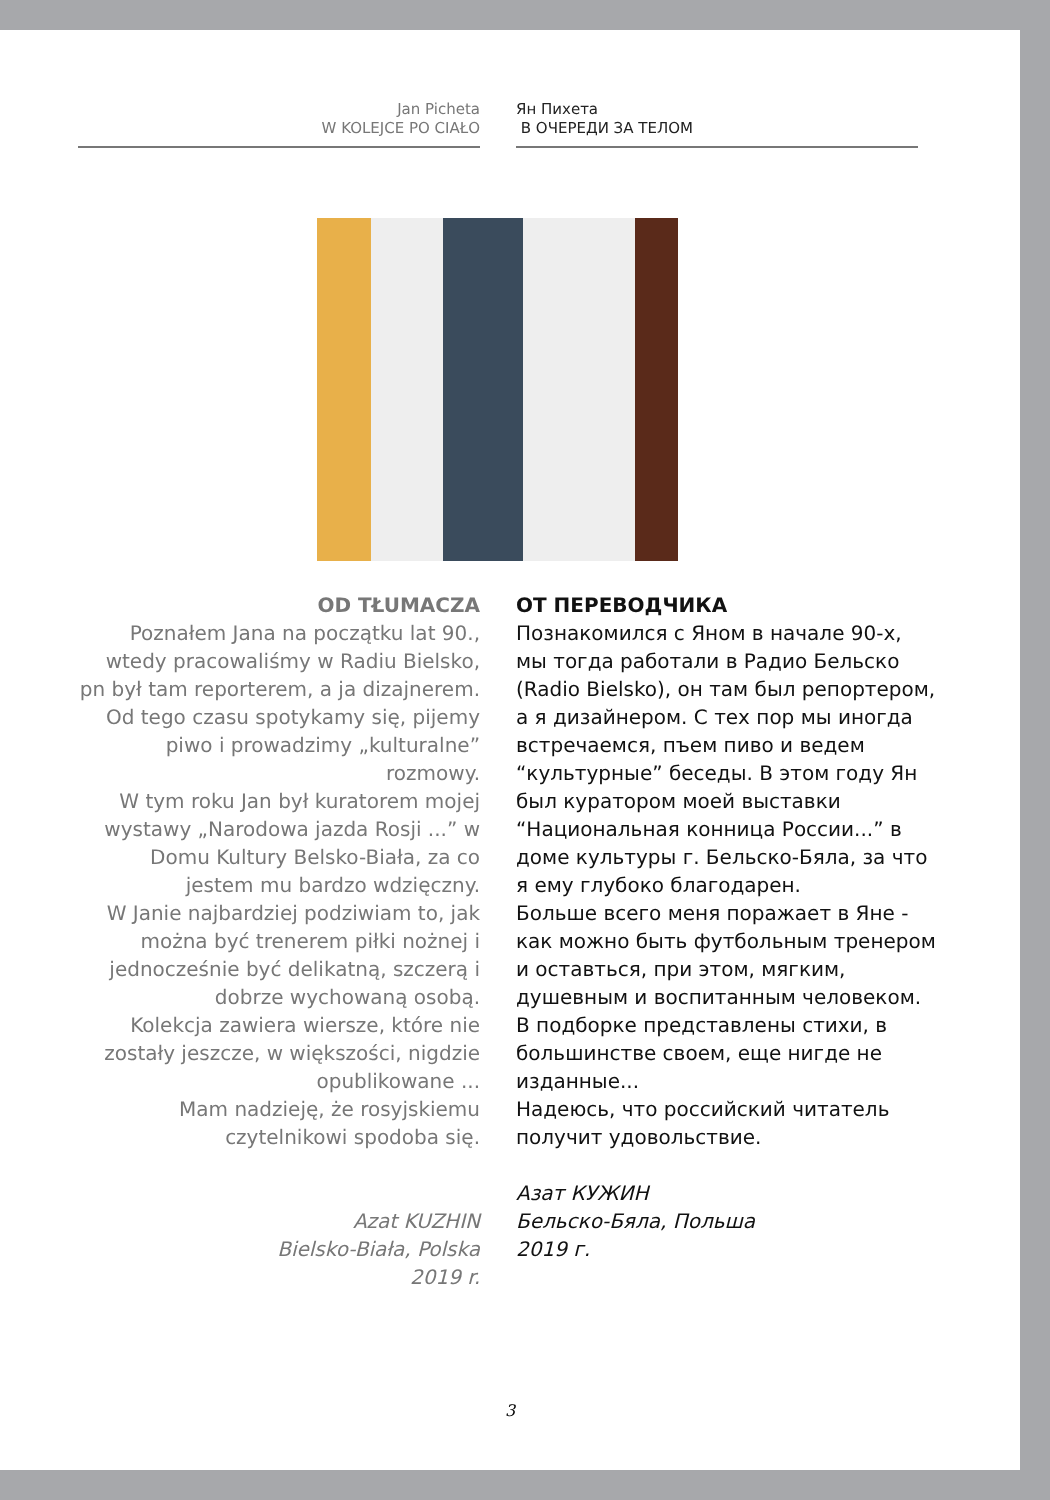Jan Picheta
W KOLEJCE PO CIAŁO
Ян Пихета
В ОЧЕРЕДИ ЗА ТЕЛОМ
OD TŁUMACZA
Poznałem Jana na początku lat 90., wtedy pracowaliśmy w Radiu Bielsko, pn był tam reporterem, a ja dizajnerem. Od tego czasu spotykamy się, pijemy piwo i prowadzimy „kulturalne” rozmowy.
W tym roku Jan był kuratorem mojej wystawy „Narodowa jazda Rosji ...” w Domu Kultury Belsko-Biała, za co jestem mu bardzo wdzięczny.
W Janie najbardziej podziwiam to, jak można być trenerem piłki nożnej i jednocześnie być delikatną, szczerą i dobrze wychowaną osobą.
Kolekcja zawiera wiersze, które nie zostały jeszcze, w większości, nigdzie opublikowane ...
Mam nadzieję, że rosyjskiemu czytelnikowi spodoba się.
Azat KUZHIN
Bielsko-Biała, Polska
2019 r.
ОТ ПЕРЕВОДЧИКА
Познакомился с Яном в начале 90-х, мы тогда работали в Радио Бельско (Radio Bielsko), он там был репортером, а я дизайнером. С тех пор мы иногда встречаемся, пъем пиво и ведем “культурные” беседы. В этом году Ян был куратором моей выставки “Национальная конница России...” в доме культуры г. Бельско-Бяла, за что я ему глубоко благодарен.
Больше всего меня поражает в Яне - как можно быть футбольным тренером и оставться, при этом, мягким, душевным и воспитанным человеком.
В подборке представлены стихи, в большинстве своем, еще нигде не изданные...
Надеюсь, что российский читатель получит удовольствие.
Азат КУЖИН
Бельско-Бяла, Польша
2019 г.
3